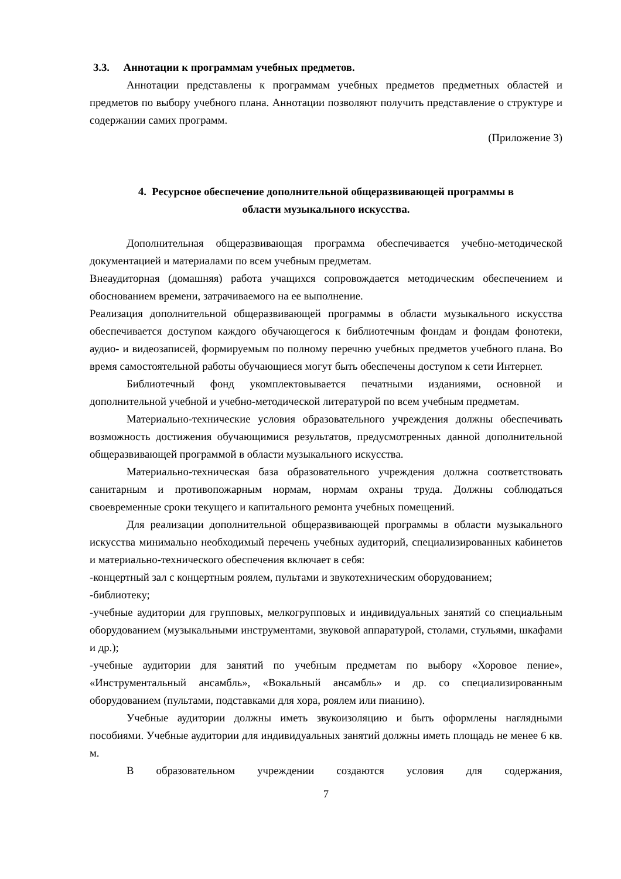3.3. Аннотации к программам учебных предметов.
Аннотации представлены к программам учебных предметов предметных областей и предметов по выбору учебного плана. Аннотации позволяют получить представление о структуре и содержании самих программ.
(Приложение 3)
4. Ресурсное обеспечение дополнительной общеразвивающей программы в
области музыкального искусства.
Дополнительная общеразвивающая программа обеспечивается учебно-методической документацией и материалами по всем учебным предметам.
Внеаудиторная (домашняя) работа учащихся сопровождается методическим обеспечением и обоснованием времени, затрачиваемого на ее выполнение.
Реализация дополнительной общеразвивающей программы в области музыкального искусства обеспечивается доступом каждого обучающегося к библиотечным фондам и фондам фонотеки, аудио- и видеозаписей, формируемым по полному перечню учебных предметов учебного плана. Во время самостоятельной работы обучающиеся могут быть обеспечены доступом к сети Интернет.
Библиотечный фонд укомплектовывается печатными изданиями, основной и дополнительной учебной и учебно-методической литературой по всем учебным предметам.
Материально-технические условия образовательного учреждения должны обеспечивать возможность достижения обучающимися результатов, предусмотренных данной дополнительной общеразвивающей программой в области музыкального искусства.
Материально-техническая база образовательного учреждения должна соответствовать санитарным и противопожарным нормам, нормам охраны труда. Должны соблюдаться своевременные сроки текущего и капитального ремонта учебных помещений.
Для реализации дополнительной общеразвивающей программы в области музыкального искусства минимально необходимый перечень учебных аудиторий, специализированных кабинетов и материально-технического обеспечения включает в себя:
-концертный зал с концертным роялем, пультами и звукотехническим оборудованием;
-библиотеку;
-учебные аудитории для групповых, мелкогрупповых и индивидуальных занятий со специальным оборудованием (музыкальными инструментами, звуковой аппаратурой, столами, стульями, шкафами и др.);
-учебные аудитории для занятий по учебным предметам по выбору «Хоровое пение», «Инструментальный ансамбль», «Вокальный ансамбль» и др. со специализированным оборудованием (пультами, подставками для хора, роялем или пианино).
Учебные аудитории должны иметь звукоизоляцию и быть оформлены наглядными пособиями. Учебные аудитории для индивидуальных занятий должны иметь площадь не менее 6 кв. м.
В образовательном учреждении создаются условия для содержания,
7